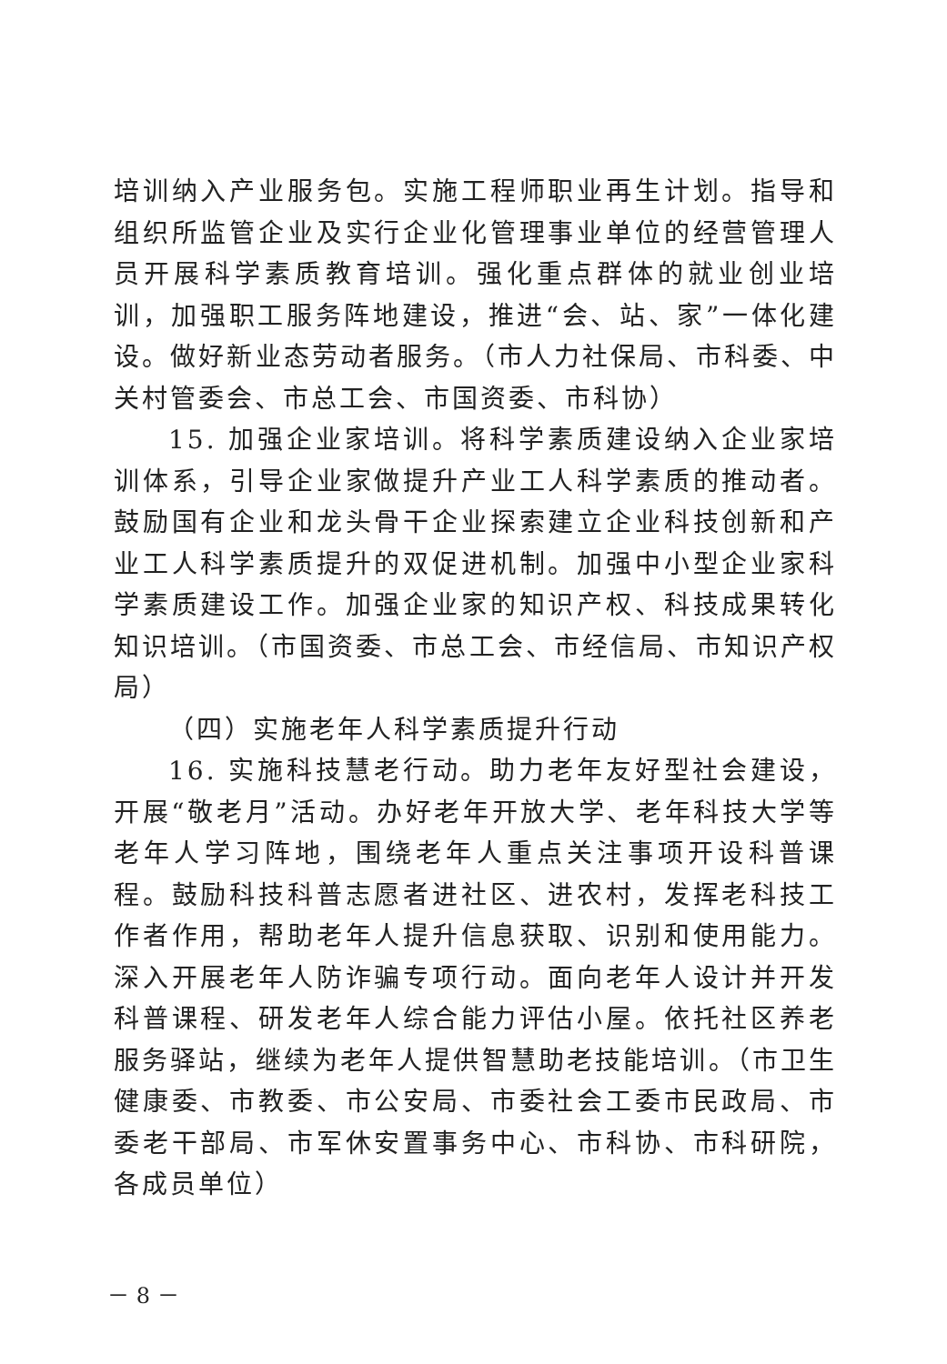培训纳入产业服务包。实施工程师职业再生计划。指导和组织所监管企业及实行企业化管理事业单位的经营管理人员开展科学素质教育培训。强化重点群体的就业创业培训，加强职工服务阵地建设，推进“会、站、家”一体化建设。做好新业态劳动者服务。（市人力社保局、市科委、中关村管委会、市总工会、市国资委、市科协）
15. 加强企业家培训。将科学素质建设纳入企业家培训体系，引导企业家做提升产业工人科学素质的推动者。鼓励国有企业和龙头骨干企业探索建立企业科技创新和产业工人科学素质提升的双促进机制。加强中小型企业家科学素质建设工作。加强企业家的知识产权、科技成果转化知识培训。（市国资委、市总工会、市经信局、市知识产权局）
（四）实施老年人科学素质提升行动
16. 实施科技慧老行动。助力老年友好型社会建设，开展“敬老月”活动。办好老年开放大学、老年科技大学等老年人学习阵地，围绕老年人重点关注事项开设科普课程。鼓励科技科普志愿者进社区、进农村，发挥老科技工作者作用，帮助老年人提升信息获取、识别和使用能力。深入开展老年人防诈骗专项行动。面向老年人设计并开发科普课程、研发老年人综合能力评估小屋。依托社区养老服务驿站，继续为老年人提供智慧助老技能培训。（市卫生健康委、市教委、市公安局、市委社会工委市民政局、市委老干部局、市军休安置事务中心、市科协、市科研院，各成员单位）
－ 8 －